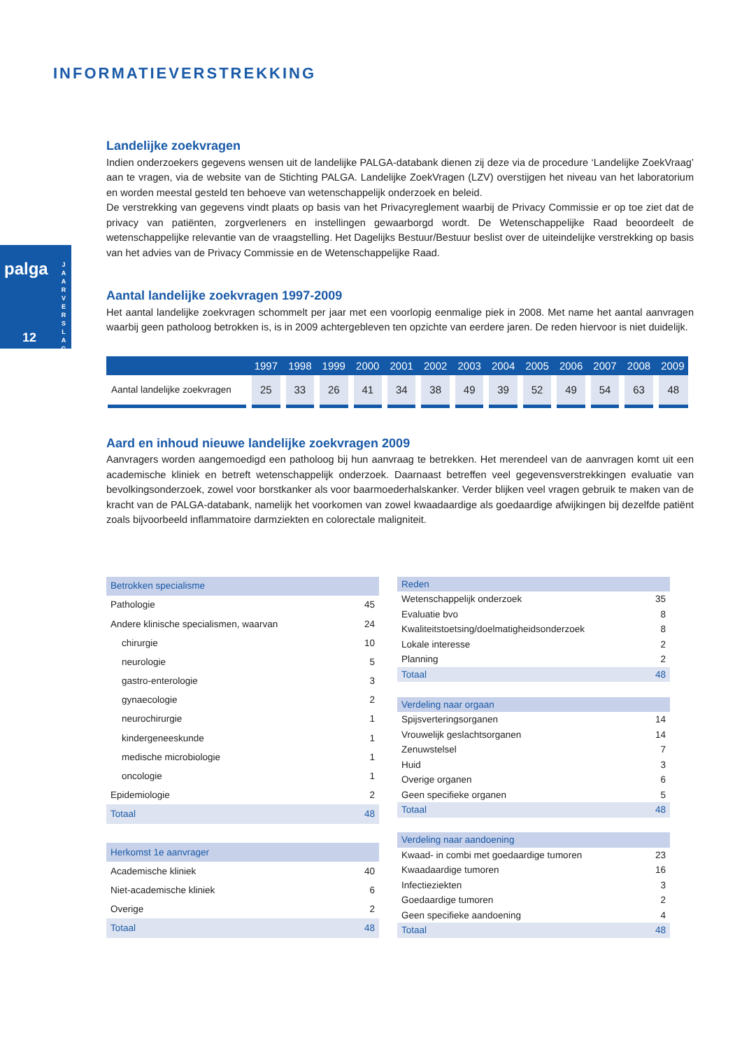INFORMATIEVERSTREKKING
palga
J A A R V E R S L A G
12
Landelijke zoekvragen
Indien onderzoekers gegevens wensen uit de landelijke PALGA-databank dienen zij deze via de procedure ‘Landelijke ZoekVraag’ aan te vragen, via de website van de Stichting PALGA. Landelijke ZoekVragen (LZV) overstijgen het niveau van het laboratorium en worden meestal gesteld ten behoeve van wetenschappelijk onderzoek en beleid.
De verstrekking van gegevens vindt plaats op basis van het Privacyreglement waarbij de Privacy Commissie er op toe ziet dat de privacy van patiënten, zorgverleners en instellingen gewaarborgd wordt. De Wetenschappelijke Raad beoordeelt de wetenschappelijke relevantie van de vraagstelling. Het Dagelijks Bestuur/Bestuur beslist over de uiteindelijke verstrekking op basis van het advies van de Privacy Commissie en de Wetenschappelijke Raad.
Aantal landelijke zoekvragen 1997-2009
Het aantal landelijke zoekvragen schommelt per jaar met een voorlopig eenmalige piek in 2008. Met name het aantal aanvragen waarbij geen patholoog betrokken is, is in 2009 achtergebleven ten opzichte van eerdere jaren. De reden hiervoor is niet duidelijk.
| | 1997 | 1998 | 1999 | 2000 | 2001 | 2002 | 2003 | 2004 | 2005 | 2006 | 2007 | 2008 | 2009 |
| --- | --- | --- | --- | --- | --- | --- | --- | --- | --- | --- | --- | --- | --- |
| Aantal landelijke zoekvragen | 25 | 33 | 26 | 41 | 34 | 38 | 49 | 39 | 52 | 49 | 54 | 63 | 48 |
Aard en inhoud nieuwe landelijke zoekvragen 2009
Aanvragers worden aangemoedigd een patholoog bij hun aanvraag te betrekken. Het merendeel van de aanvragen komt uit een academische kliniek en betreft wetenschappelijk onderzoek. Daarnaast betreffen veel gegevensverstrekkingen evaluatie van bevolkingsonderzoek, zowel voor borstkanker als voor baarmoederhalskanker. Verder blijken veel vragen gebruik te maken van de kracht van de PALGA-databank, namelijk het voorkomen van zowel kwaadaardige als goedaardige afwijkingen bij dezelfde patiënt zoals bijvoorbeeld inflammatoire darmziekten en colorectale maligniteit.
| Betrokken specialisme | |
| Pathologie | 45 |
| Andere klinische specialismen, waarvan | 24 |
| chirurgie | 10 |
| neurologie | 5 |
| gastro-enterologie | 3 |
| gynaecologie | 2 |
| neurochirurgie | 1 |
| kindergeneeskunde | 1 |
| medische microbiologie | 1 |
| oncologie | 1 |
| Epidemiologie | 2 |
| Totaal | 48 |
| Herkomst 1e aanvrager | |
| Academische kliniek | 40 |
| Niet-academische kliniek | 6 |
| Overige | 2 |
| Totaal | 48 |
| Reden | |
| Wetenschappelijk onderzoek | 35 |
| Evaluatie bvo | 8 |
| Kwaliteitstoetsing/doelmatigheidsonderzoek | 8 |
| Lokale interesse | 2 |
| Planning | 2 |
| Totaal | 48 |
| Verdeling naar orgaan | |
| Spijsverteringsorganen | 14 |
| Vrouwelijk geslachtsorganen | 14 |
| Zenuwstelsel | 7 |
| Huid | 3 |
| Overige organen | 6 |
| Geen specifieke organen | 5 |
| Totaal | 48 |
| Verdeling naar aandoening | |
| Kwaad- in combi met goedaardige tumoren | 23 |
| Kwaadaardige tumoren | 16 |
| Infectieziekten | 3 |
| Goedaardige tumoren | 2 |
| Geen specifieke aandoening | 4 |
| Totaal | 48 |